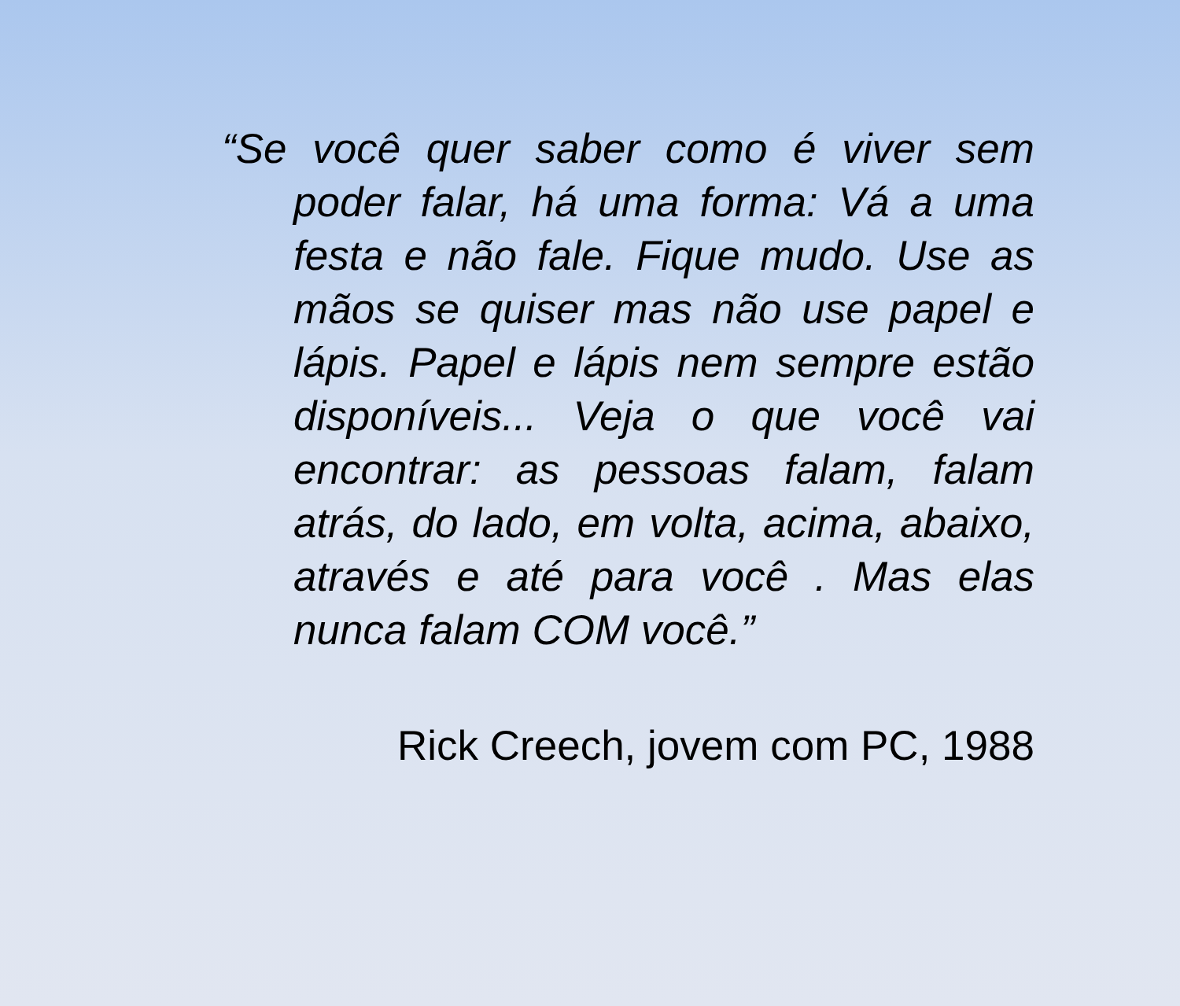“Se você quer saber como é viver sem poder falar, há uma forma: Vá a uma festa e não fale. Fique mudo. Use as mãos se quiser mas não use papel e lápis. Papel e lápis nem sempre estão disponíveis... Veja o que você vai encontrar: as pessoas falam, falam atrás, do lado, em volta, acima, abaixo, através e até para você . Mas elas nunca falam COM você.”
Rick Creech, jovem com PC, 1988